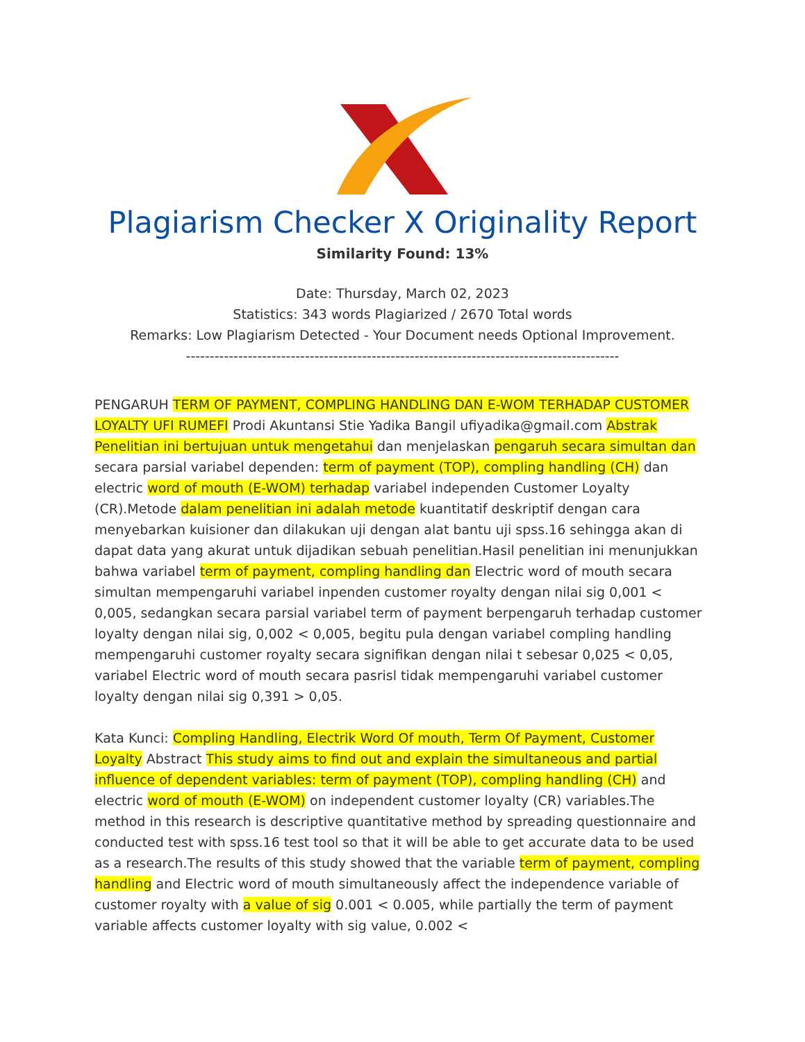Plagiarism Checker X Originality Report
Similarity Found: 13%
Date: Thursday, March 02, 2023
Statistics: 343 words Plagiarized / 2670 Total words
Remarks: Low Plagiarism Detected - Your Document needs Optional Improvement.
-------------------------------------------------------------------------------------------
PENGARUH TERM OF PAYMENT, COMPLING HANDLING DAN E-WOM TERHADAP CUSTOMER LOYALTY UFI RUMEFI Prodi Akuntansi Stie Yadika Bangil ufiyadika@gmail.com Abstrak Penelitian ini bertujuan untuk mengetahui dan menjelaskan pengaruh secara simultan dan secara parsial variabel dependen: term of payment (TOP), compling handling (CH) dan electric word of mouth (E-WOM) terhadap variabel independen Customer Loyalty (CR).Metode dalam penelitian ini adalah metode kuantitatif deskriptif dengan cara menyebarkan kuisioner dan dilakukan uji dengan alat bantu uji spss.16 sehingga akan di dapat data yang akurat untuk dijadikan sebuah penelitian.Hasil penelitian ini menunjukkan bahwa variabel term of payment, compling handling dan Electric word of mouth secara simultan mempengaruhi variabel inpenden customer royalty dengan nilai sig 0,001 < 0,005, sedangkan secara parsial variabel term of payment berpengaruh terhadap customer loyalty dengan nilai sig, 0,002 < 0,005, begitu pula dengan variabel compling handling mempengaruhi customer royalty secara signifikan dengan nilai t sebesar 0,025 < 0,05, variabel Electric word of mouth secara pasrisl tidak mempengaruhi variabel customer loyalty dengan nilai sig 0,391 > 0,05.
Kata Kunci: Compling Handling, Electrik Word Of mouth, Term Of Payment, Customer Loyalty Abstract This study aims to find out and explain the simultaneous and partial influence of dependent variables: term of payment (TOP), compling handling (CH) and electric word of mouth (E-WOM) on independent customer loyalty (CR) variables.The method in this research is descriptive quantitative method by spreading questionnaire and conducted test with spss.16 test tool so that it will be able to get accurate data to be used as a research.The results of this study showed that the variable term of payment, compling handling and Electric word of mouth simultaneously affect the independence variable of customer royalty with a value of sig 0.001 < 0.005, while partially the term of payment variable affects customer loyalty with sig value, 0.002 <